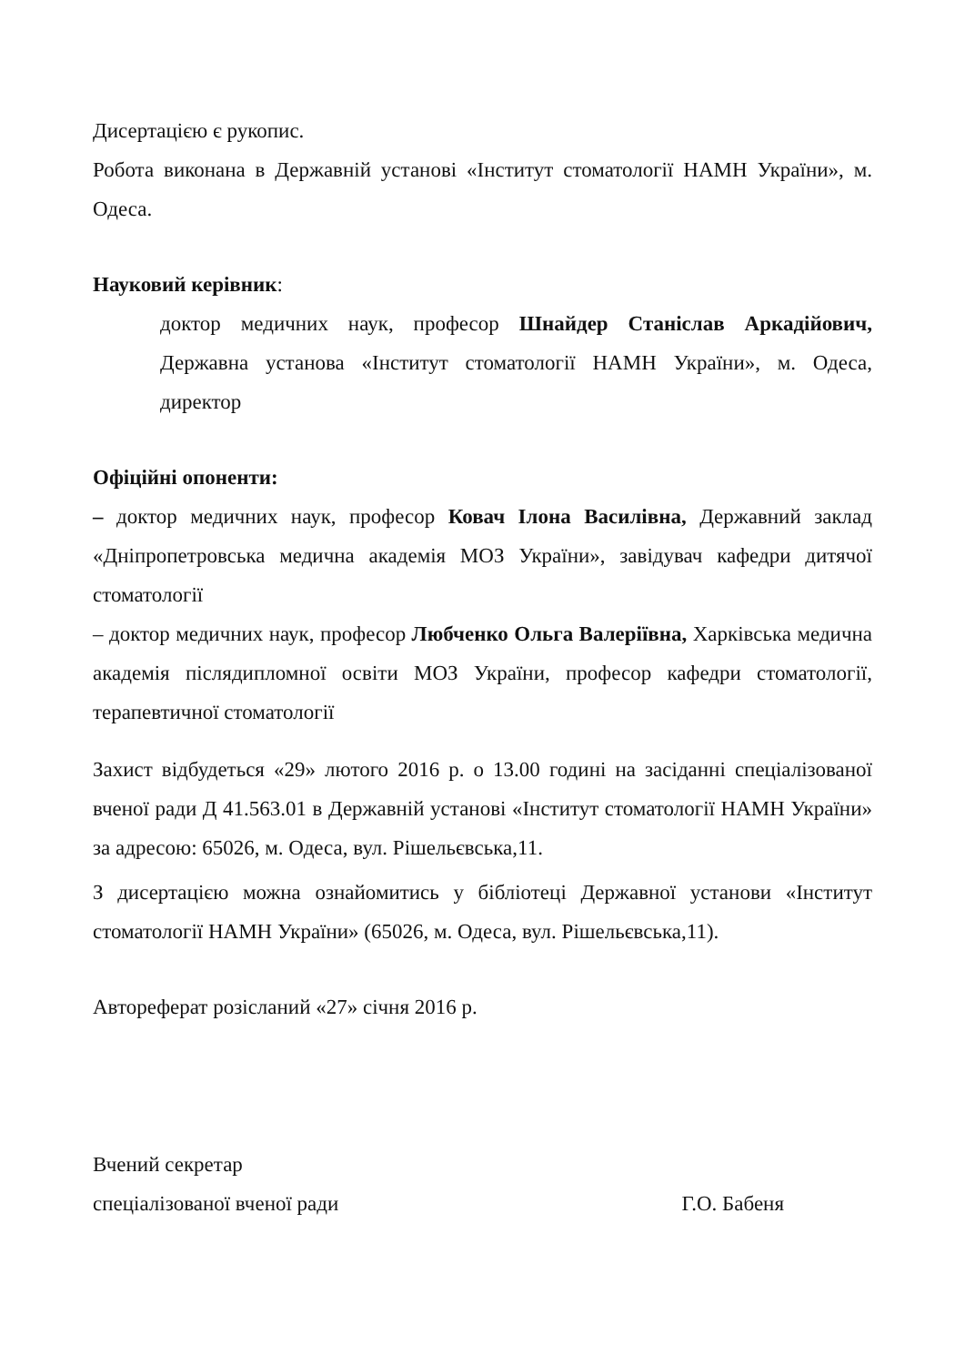Дисертацією є рукопис.
Робота виконана в Державній установі «Інститут стоматології НАМН України», м. Одеса.
Науковий керівник:
доктор медичних наук, професор Шнайдер Станіслав Аркадійович, Державна установа «Інститут стоматології НАМН України», м. Одеса, директор
Офіційні опоненти:
– доктор медичних наук, професор Ковач Ілона Василівна, Державний заклад «Дніпропетровська медична академія МОЗ України», завідувач кафедри дитячої стоматології
– доктор медичних наук, професор Любченко Ольга Валеріївна, Харківська медична академія післядипломної освіти МОЗ України, професор кафедри стоматології, терапевтичної стоматології
Захист відбудеться «29» лютого 2016 р. о 13.00 годині на засіданні спеціалізованої вченої ради Д 41.563.01 в Державній установі «Інститут стоматології НАМН України» за адресою: 65026, м. Одеса, вул. Рішельєвська,11.
З дисертацією можна ознайомитись у бібліотеці Державної установи «Інститут стоматології НАМН України» (65026, м. Одеса, вул. Рішельєвська,11).
Автореферат розісланий «27» січня 2016 р.
Вчений секретар
спеціалізованої вченої ради Г.О. Бабеня